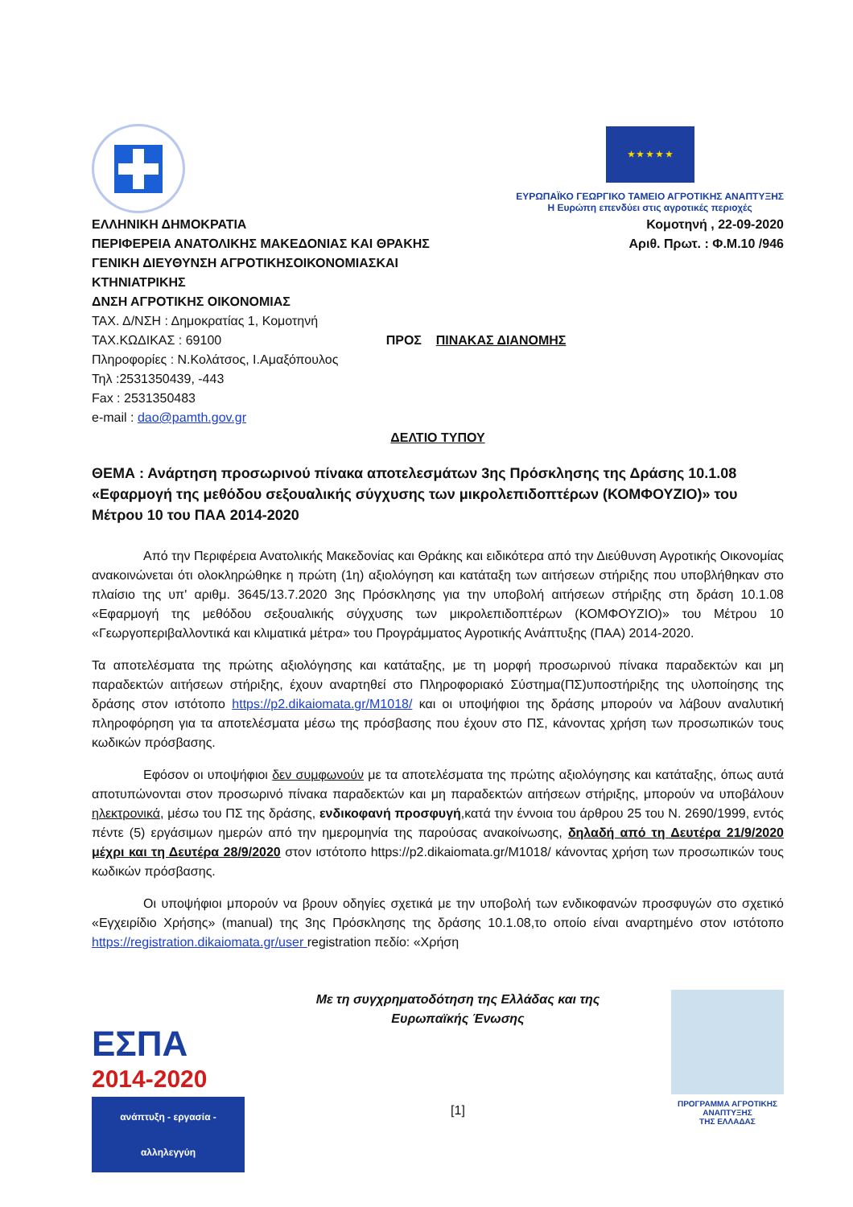★ ★ ★ ★ ★
ΕΥΡΩΠΑΪΚΟ ΓΕΩΡΓΙΚΟ ΤΑΜΕΙΟ ΑΓΡΟΤΙΚΗΣ ΑΝΑΠΤΥΞΗΣ
Η Ευρώπη επενδύει στις αγροτικές περιοχές
ΕΛΛΗΝΙΚΗ ΔΗΜΟΚΡΑΤΙΑ
ΠΕΡΙΦΕΡΕΙΑ ΑΝΑΤΟΛΙΚΗΣ ΜΑΚΕΔΟΝΙΑΣ ΚΑΙ ΘΡΑΚΗΣ
ΓΕΝΙΚΗ ΔΙΕΥΘΥΝΣΗ ΑΓΡΟΤΙΚΗΣΟΙΚΟΝΟΜΙΑΣΚΑΙ
ΚΤΗΝΙΑΤΡΙΚΗΣ
ΔΝΣΗ ΑΓΡΟΤΙΚΗΣ ΟΙΚΟΝΟΜΙΑΣ
ΤΑΧ. Δ/ΝΣΗ : Δημοκρατίας 1, Κομοτηνή
ΤΑΧ.ΚΩΔΙΚΑΣ : 69100 ΠΡΟΣ ΠΙΝΑΚΑΣ ΔΙΑΝΟΜΗΣ
Πληροφορίες : Ν.Κολάτσος, Ι.Αμαξόπουλος
Τηλ :2531350439, -443
Fax : 2531350483
e-mail : dao@pamth.gov.gr
Κομοτηνή , 22-09-2020
Αριθ. Πρωτ. : Φ.Μ.10 /946
ΔΕΛΤΙΟ ΤΥΠΟΥ
ΘΕΜΑ : Ανάρτηση προσωρινού πίνακα αποτελεσμάτων 3ης Πρόσκλησης της Δράσης 10.1.08 «Εφαρμογή της μεθόδου σεξουαλικής σύγχυσης των μικρολεπιδοπτέρων (ΚΟΜΦΟΥΖΙΟ)» του Μέτρου 10 του ΠΑΑ 2014-2020
Από την Περιφέρεια Ανατολικής Μακεδονίας και Θράκης και ειδικότερα από την Διεύθυνση Αγροτικής Οικονομίας ανακοινώνεται ότι ολοκληρώθηκε η πρώτη (1η) αξιολόγηση και κατάταξη των αιτήσεων στήριξης που υποβλήθηκαν στο πλαίσιο της υπ' αριθμ. 3645/13.7.2020 3ης Πρόσκλησης για την υποβολή αιτήσεων στήριξης στη δράση 10.1.08 «Εφαρμογή της μεθόδου σεξουαλικής σύγχυσης των μικρολεπιδοπτέρων (ΚΟΜΦΟΥΖΙΟ)» του Μέτρου 10 «Γεωργοπεριβαλλοντικά και κλιματικά μέτρα» του Προγράμματος Αγροτικής Ανάπτυξης (ΠΑΑ) 2014-2020.
Τα αποτελέσματα της πρώτης αξιολόγησης και κατάταξης, με τη μορφή προσωρινού πίνακα παραδεκτών και μη παραδεκτών αιτήσεων στήριξης, έχουν αναρτηθεί στο Πληροφοριακό Σύστημα(ΠΣ)υποστήριξης της υλοποίησης της δράσης στον ιστότοπο https://p2.dikaiomata.gr/M1018/ και οι υποψήφιοι της δράσης μπορούν να λάβουν αναλυτική πληροφόρηση για τα αποτελέσματα μέσω της πρόσβασης που έχουν στο ΠΣ, κάνοντας χρήση των προσωπικών τους κωδικών πρόσβασης.
Εφόσον οι υποψήφιοι δεν συμφωνούν με τα αποτελέσματα της πρώτης αξιολόγησης και κατάταξης, όπως αυτά αποτυπώνονται στον προσωρινό πίνακα παραδεκτών και μη παραδεκτών αιτήσεων στήριξης, μπορούν να υποβάλουν ηλεκτρονικά, μέσω του ΠΣ της δράσης, ενδικοφανή προσφυγή,κατά την έννοια του άρθρου 25 του Ν. 2690/1999, εντός πέντε (5) εργάσιμων ημερών από την ημερομηνία της παρούσας ανακοίνωσης, δηλαδή από τη Δευτέρα 21/9/2020 μέχρι και τη Δευτέρα 28/9/2020 στον ιστότοπο https://p2.dikaiomata.gr/M1018/ κάνοντας χρήση των προσωπικών τους κωδικών πρόσβασης.
Οι υποψήφιοι μπορούν να βρουν οδηγίες σχετικά με την υποβολή των ενδικοφανών προσφυγών στο σχετικό «Εγχειρίδιο Χρήσης» (manual) της 3ης Πρόσκλησης της δράσης 10.1.08,το οποίο είναι αναρτημένο στον ιστότοπο https://registration.dikaiomata.gr/user registration πεδίο: «Χρήση
ΕΣΠΑ
2014-2020
ανάπτυξη - εργασία - αλληλεγγύη
Με τη συγχρηματοδότηση της Ελλάδας και της
Ευρωπαϊκής Ένωσης
[1]
ΠΡΟΓΡΑΜΜΑ ΑΓΡΟΤΙΚΗΣ ΑΝΑΠΤΥΞΗΣ
ΤΗΣ ΕΛΛΑΔΑΣ